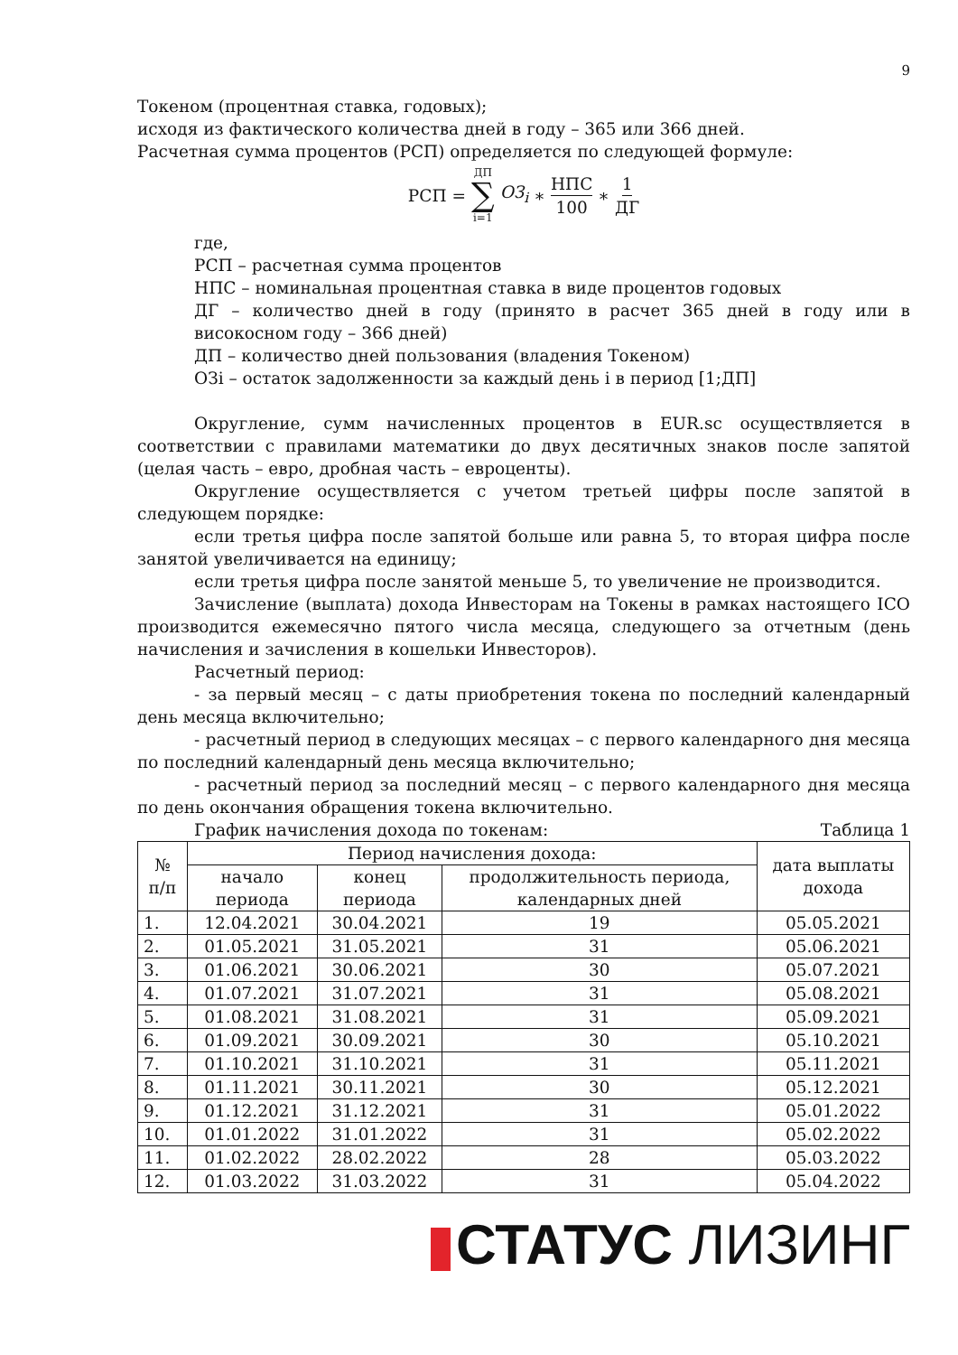9
Токеном (процентная ставка, годовых);
исходя из фактического количества дней в году – 365 или 366 дней.
Расчетная сумма процентов (РСП) определяется по следующей формуле:
РСП = ДП ∑ i=1 ОЗ<sub>i</sub> ∗ НПС 100 ∗ 1 ДГ
где,
РСП – расчетная сумма процентов
НПС – номинальная процентная ставка в виде процентов годовых
ДГ – количество дней в году (принято в расчет 365 дней в году или в високосном году – 366 дней)
ДП – количество дней пользования (владения Токеном)
ОЗi – остаток задолженности за каждый день i в период [1;ДП]
Округление, сумм начисленных процентов в EUR.sc осуществляется в соответствии с правилами математики до двух десятичных знаков после запятой (целая часть – евро, дробная часть – евроценты).
Округление осуществляется с учетом третьей цифры после запятой в следующем порядке:
если третья цифра после запятой больше или равна 5, то вторая цифра после занятой увеличивается на единицу;
если третья цифра после занятой меньше 5, то увеличение не производится.
Зачисление (выплата) дохода Инвесторам на Токены в рамках настоящего ICO производится ежемесячно пятого числа месяца, следующего за отчетным (день начисления и зачисления в кошельки Инвесторов).
Расчетный период:
- за первый месяц – с даты приобретения токена по последний календарный день месяца включительно;
- расчетный период в следующих месяцах – с первого календарного дня месяца по последний календарный день месяца включительно;
- расчетный период за последний месяц – с первого календарного дня месяца по день окончания обращения токена включительно.
График начисления дохода по токенам: Таблица 1
| № п/п | Период начисления дохода: | | | дата выплаты дохода |
| --- | --- | --- | --- | --- |
| | начало периода | конец периода | продолжительность периода, календарных дней | |
| 1. | 12.04.2021 | 30.04.2021 | 19 | 05.05.2021 |
| 2. | 01.05.2021 | 31.05.2021 | 31 | 05.06.2021 |
| 3. | 01.06.2021 | 30.06.2021 | 30 | 05.07.2021 |
| 4. | 01.07.2021 | 31.07.2021 | 31 | 05.08.2021 |
| 5. | 01.08.2021 | 31.08.2021 | 31 | 05.09.2021 |
| 6. | 01.09.2021 | 30.09.2021 | 30 | 05.10.2021 |
| 7. | 01.10.2021 | 31.10.2021 | 31 | 05.11.2021 |
| 8. | 01.11.2021 | 30.11.2021 | 30 | 05.12.2021 |
| 9. | 01.12.2021 | 31.12.2021 | 31 | 05.01.2022 |
| 10. | 01.01.2022 | 31.01.2022 | 31 | 05.02.2022 |
| 11. | 01.02.2022 | 28.02.2022 | 28 | 05.03.2022 |
| 12. | 01.03.2022 | 31.03.2022 | 31 | 05.04.2022 |
СТАТУС ЛИЗИНГ